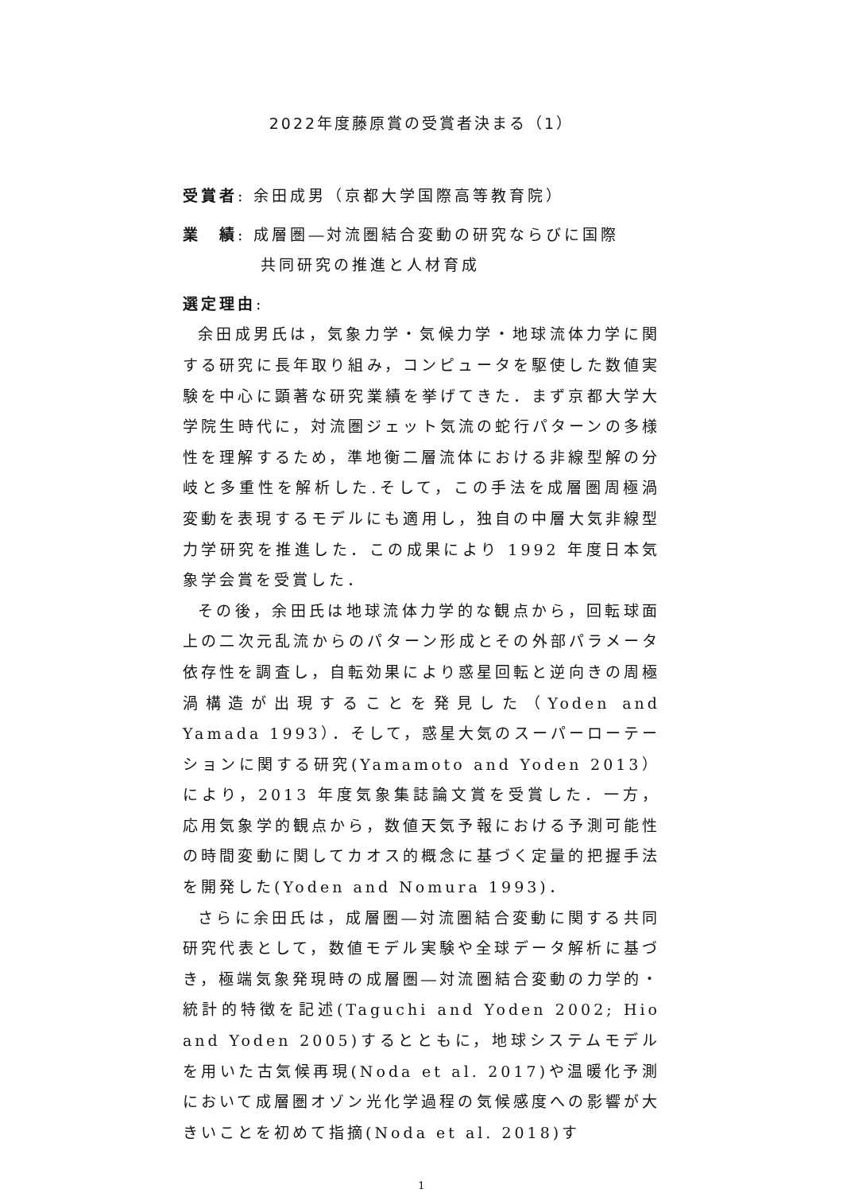2022年度藤原賞の受賞者決まる（1）
受賞者: 余田成男（京都大学国際高等教育院）
業　績: 成層圏―対流圏結合変動の研究ならびに国際
共同研究の推進と人材育成
選定理由:
余田成男氏は，気象力学・気候力学・地球流体力学に関する研究に長年取り組み，コンピュータを駆使した数値実験を中心に顕著な研究業績を挙げてきた．まず京都大学大学院生時代に，対流圏ジェット気流の蛇行パターンの多様性を理解するため，準地衡二層流体における非線型解の分岐と多重性を解析した.そして，この手法を成層圏周極渦変動を表現するモデルにも適用し，独自の中層大気非線型力学研究を推進した．この成果により 1992 年度日本気象学会賞を受賞した．
その後，余田氏は地球流体力学的な観点から，回転球面上の二次元乱流からのパターン形成とその外部パラメータ依存性を調査し，自転効果により惑星回転と逆向きの周極渦構造が出現することを発見した（Yoden and Yamada 1993）．そして，惑星大気のスーパーローテーションに関する研究(Yamamoto and Yoden 2013）により，2013 年度気象集誌論文賞を受賞した．一方，応用気象学的観点から，数値天気予報における予測可能性の時間変動に関してカオス的概念に基づく定量的把握手法を開発した(Yoden and Nomura 1993)．
さらに余田氏は，成層圏―対流圏結合変動に関する共同研究代表として，数値モデル実験や全球データ解析に基づき，極端気象発現時の成層圏―対流圏結合変動の力学的・統計的特徴を記述(Taguchi and Yoden 2002; Hio and Yoden 2005)するとともに，地球システムモデルを用いた古気候再現(Noda et al. 2017)や温暖化予測において成層圏オゾン光化学過程の気候感度への影響が大きいことを初めて指摘(Noda et al. 2018)す
1